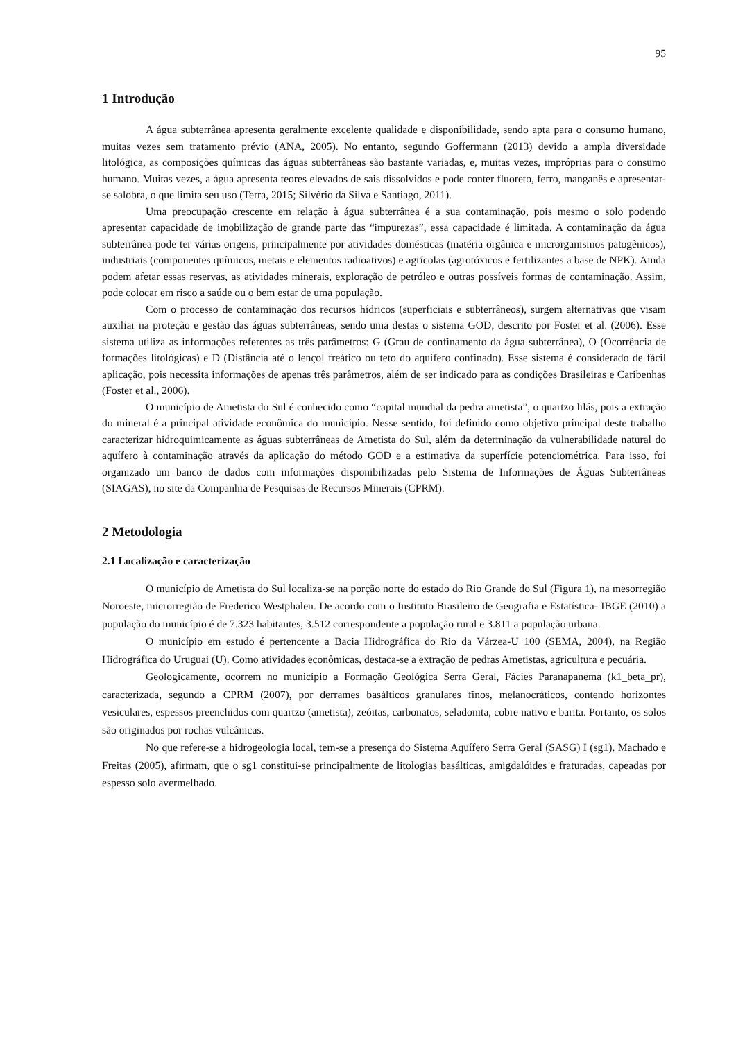95
1 Introdução
A água subterrânea apresenta geralmente excelente qualidade e disponibilidade, sendo apta para o consumo humano, muitas vezes sem tratamento prévio (ANA, 2005). No entanto, segundo Goffermann (2013) devido a ampla diversidade litológica, as composições químicas das águas subterrâneas são bastante variadas, e, muitas vezes, impróprias para o consumo humano. Muitas vezes, a água apresenta teores elevados de sais dissolvidos e pode conter fluoreto, ferro, manganês e apresentar-se salobra, o que limita seu uso (Terra, 2015; Silvério da Silva e Santiago, 2011).
Uma preocupação crescente em relação à água subterrânea é a sua contaminação, pois mesmo o solo podendo apresentar capacidade de imobilização de grande parte das “impurezas”, essa capacidade é limitada. A contaminação da água subterrânea pode ter várias origens, principalmente por atividades domésticas (matéria orgânica e microrganismos patogênicos), industriais (componentes químicos, metais e elementos radioativos) e agrícolas (agrotóxicos e fertilizantes a base de NPK). Ainda podem afetar essas reservas, as atividades minerais, exploração de petróleo e outras possíveis formas de contaminação. Assim, pode colocar em risco a saúde ou o bem estar de uma população.
Com o processo de contaminação dos recursos hídricos (superficiais e subterrâneos), surgem alternativas que visam auxiliar na proteção e gestão das águas subterrâneas, sendo uma destas o sistema GOD, descrito por Foster et al. (2006). Esse sistema utiliza as informações referentes as três parâmetros: G (Grau de confinamento da água subterrânea), O (Ocorrência de formações litológicas) e D (Distância até o lençol freático ou teto do aquífero confinado). Esse sistema é considerado de fácil aplicação, pois necessita informações de apenas três parâmetros, além de ser indicado para as condições Brasileiras e Caribenhas (Foster et al., 2006).
O município de Ametista do Sul é conhecido como “capital mundial da pedra ametista”, o quartzo lilás, pois a extração do mineral é a principal atividade econômica do município. Nesse sentido, foi definido como objetivo principal deste trabalho caracterizar hidroquimicamente as águas subterrâneas de Ametista do Sul, além da determinação da vulnerabilidade natural do aquífero à contaminação através da aplicação do método GOD e a estimativa da superfície potenciométrica. Para isso, foi organizado um banco de dados com informações disponibilizadas pelo Sistema de Informações de Águas Subterrâneas (SIAGAS), no site da Companhia de Pesquisas de Recursos Minerais (CPRM).
2 Metodologia
2.1 Localização e caracterização
O município de Ametista do Sul localiza-se na porção norte do estado do Rio Grande do Sul (Figura 1), na mesorregião Noroeste, microrregião de Frederico Westphalen. De acordo com o Instituto Brasileiro de Geografia e Estatística- IBGE (2010) a população do município é de 7.323 habitantes, 3.512 correspondente a população rural e 3.811 a população urbana.
O município em estudo é pertencente a Bacia Hidrográfica do Rio da Várzea-U 100 (SEMA, 2004), na Região Hidrográfica do Uruguai (U). Como atividades econômicas, destaca-se a extração de pedras Ametistas, agricultura e pecuária.
Geologicamente, ocorrem no município a Formação Geológica Serra Geral, Fácies Paranapanema (k1_beta_pr), caracterizada, segundo a CPRM (2007), por derrames basálticos granulares finos, melanocráticos, contendo horizontes vesiculares, espessos preenchidos com quartzo (ametista), zeóitas, carbonatos, seladonita, cobre nativo e barita. Portanto, os solos são originados por rochas vulcânicas.
No que refere-se a hidrogeologia local, tem-se a presença do Sistema Aquífero Serra Geral (SASG) I (sg1). Machado e Freitas (2005), afirmam, que o sg1 constitui-se principalmente de litologias basálticas, amigdalóides e fraturadas, capeadas por espesso solo avermelhado.